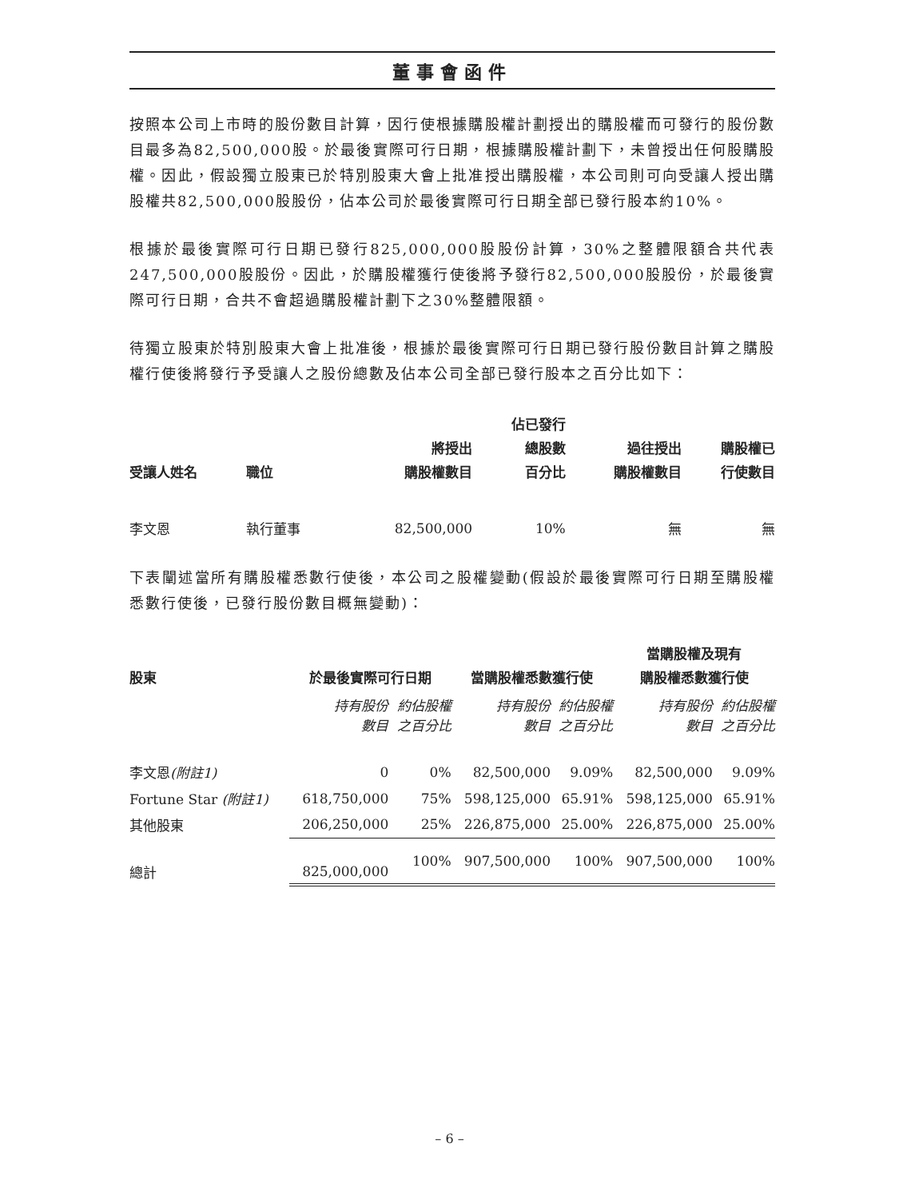董事會函件
按照本公司上市時的股份數目計算，因行使根據購股權計劃授出的購股權而可發行的股份數目最多為82,500,000股。於最後實際可行日期，根據購股權計劃下，未曾授出任何股購股權。因此，假設獨立股東已於特別股東大會上批准授出購股權，本公司則可向受讓人授出購股權共82,500,000股股份，佔本公司於最後實際可行日期全部已發行股本約10%。
根據於最後實際可行日期已發行825,000,000股股份計算，30%之整體限額合共代表247,500,000股股份。因此，於購股權獲行使後將予發行82,500,000股股份，於最後實際可行日期，合共不會超過購股權計劃下之30%整體限額。
待獨立股東於特別股東大會上批准後，根據於最後實際可行日期已發行股份數目計算之購股權行使後將發行予受讓人之股份總數及佔本公司全部已發行股本之百分比如下：
| 受讓人姓名 | 職位 | 將授出 購股權數目 | 佔已發行 總股數 百分比 | 過往授出 購股權數目 | 購股權已 行使數目 |
| --- | --- | --- | --- | --- | --- |
| 李文恩 | 執行董事 | 82,500,000 | 10% | 無 | 無 |
下表闡述當所有購股權悉數行使後，本公司之股權變動(假設於最後實際可行日期至購股權悉數行使後，已發行股份數目概無變動)：
| 股東 | 於最後實際可行日期 | | 當購股權悉數獲行使 | | 當購股權及現有 購股權悉數獲行使 | |
| --- | --- | --- | --- | --- | --- | --- |
| | 持有股份 數目 | 約佔股權 之百分比 | 持有股份 數目 | 約佔股權 之百分比 | 持有股份 數目 | 約佔股權 之百分比 |
| 李文恩 (附註1) | 0 | 0% | 82,500,000 | 9.09% | 82,500,000 | 9.09% |
| Fortune Star (附註1) | 618,750,000 | 75% | 598,125,000 | 65.91% | 598,125,000 | 65.91% |
| 其他股東 | 206,250,000 | 25% | 226,875,000 | 25.00% | 226,875,000 | 25.00% |
| 總計 | 825,000,000 | 100% | 907,500,000 | 100% | 907,500,000 | 100% |
– 6 –